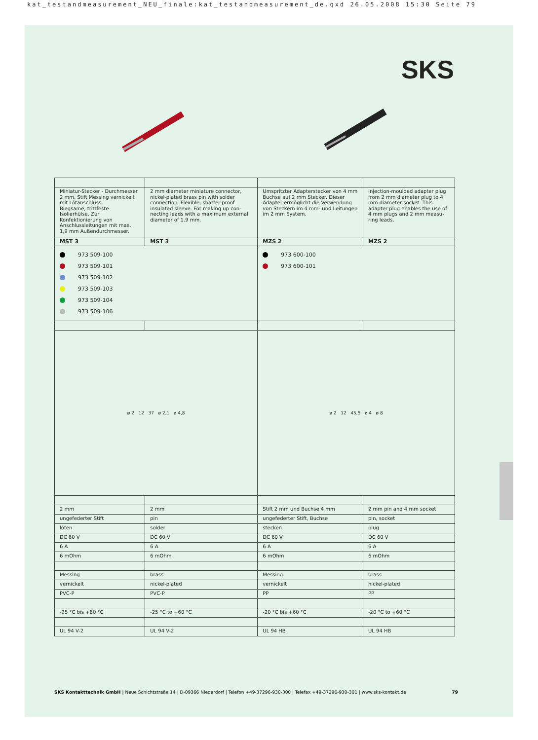kat_testandmeasurement_NEU_finale:kat_testandmeasurement_de.qxd 26.05.2008 15:30 Seite 79
SKS
| Miniatur-Stecker - Durchmesser 2 mm, Stift Messing vernickelt mit Lötanschluss. Biegsame, trittfeste Isolierhülse. Zur Konfektionierung von Anschlusslei­tungen mit max. 1,9 mm Außen­durchmesser. | 2 mm diameter miniature connector, nickel-plated brass pin with solder connection. Flexible, shatter-proof insulated sleeve. For making up con­necting leads with a maximum exter­nal diameter of 1.9 mm. | Umspritzter Adapterstecker von 4 mm Buchse auf 2 mm Stecker. Dieser Adap­ter ermöglicht die Verwendung von Steckern im 4 mm- und Leitungen im 2 mm System. | Injection-moulded adapter plug from 2 mm diameter plug to 4 mm diameter socket. This adapter plug enables the use of 4 mm plugs and 2 mm measu­ring leads. |
| MST 3 | MST 3 | MZS 2 | MZS 2 |
| 973 509-100 973 509-101 973 509-102 973 509-103 973 509-104 973 509-106 | | 973 600-100 973 600-101 | |
| ø 2 12 37 ø 2,1 ø 4,8 | | ø 2 12 45,5 ø 4 ø 8 | |
| 2 mm | 2 mm | Stift 2 mm und Buchse 4 mm | 2 mm pin and 4 mm socket |
| ungefederter Stift | pin | ungefederter Stift, Buchse | pin, socket |
| löten | solder | stecken | plug |
| DC 60 V | DC 60 V | DC 60 V | DC 60 V |
| 6 A | 6 A | 6 A | 6 A |
| 6 mOhm | 6 mOhm | 6 mOhm | 6 mOhm |
| Messing | brass | Messing | brass |
| vernickelt | nickel-plated | vernickelt | nickel-plated |
| PVC-P | PVC-P | PP | PP |
| -25 °C bis +60 °C | -25 °C to +60 °C | -20 °C bis +60 °C | -20 °C to +60 °C |
| UL 94 V-2 | UL 94 V-2 | UL 94 HB | UL 94 HB |
SKS Kontakttechnik GmbH | Neue Schichtstraße 14 | D-09366 Niederdorf | Telefon +49-37296-930-300 | Telefax +49-37296-930-301 | www.sks-kontakt.de 79